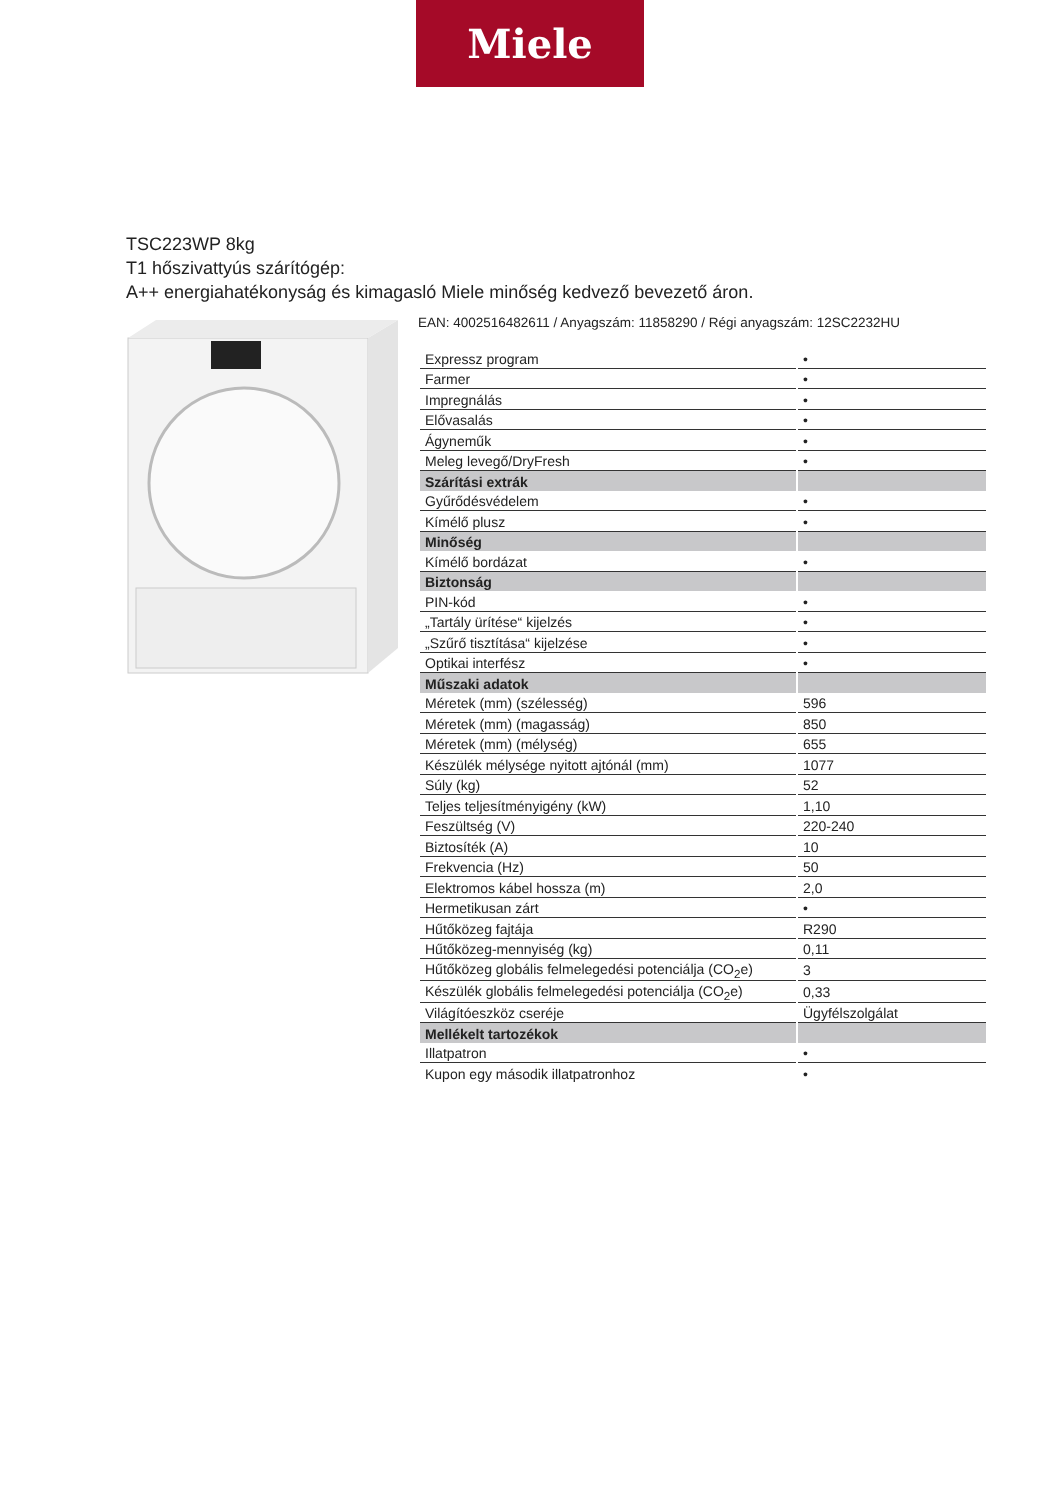Miele
TSC223WP 8kg
T1 hőszivattyús szárítógép:
A++ energiahatékonyság és kimagasló Miele minőség kedvező bevezető áron.
EAN: 4002516482611 / Anyagszám: 11858290 / Régi anyagszám: 12SC2232HU
| Expressz program | • |
| Farmer | • |
| Impregnálás | • |
| Elővasalás | • |
| Ágyneműk | • |
| Meleg levegő/DryFresh | • |
| Szárítási extrák | |
| Gyűrődésvédelem | • |
| Kímélő plusz | • |
| Minőség | |
| Kímélő bordázat | • |
| Biztonság | |
| PIN-kód | • |
| „Tartály ürítése“ kijelzés | • |
| „Szűrő tisztítása“ kijelzése | • |
| Optikai interfész | • |
| Műszaki adatok | |
| Méretek (mm) (szélesség) | 596 |
| Méretek (mm) (magasság) | 850 |
| Méretek (mm) (mélység) | 655 |
| Készülék mélysége nyitott ajtónál (mm) | 1077 |
| Súly (kg) | 52 |
| Teljes teljesítményigény (kW) | 1,10 |
| Feszültség (V) | 220-240 |
| Biztosíték (A) | 10 |
| Frekvencia (Hz) | 50 |
| Elektromos kábel hossza (m) | 2,0 |
| Hermetikusan zárt | • |
| Hűtőközeg fajtája | R290 |
| Hűtőközeg-mennyiség (kg) | 0,11 |
| Hűtőközeg globális felmelegedési potenciálja (CO<sub>2</sub>e) | 3 |
| Készülék globális felmelegedési potenciálja (CO<sub>2</sub>e) | 0,33 |
| Világítóeszköz cseréje | Ügyfélszolgálat |
| Mellékelt tartozékok | |
| Illatpatron | • |
| Kupon egy második illatpatronhoz | • |